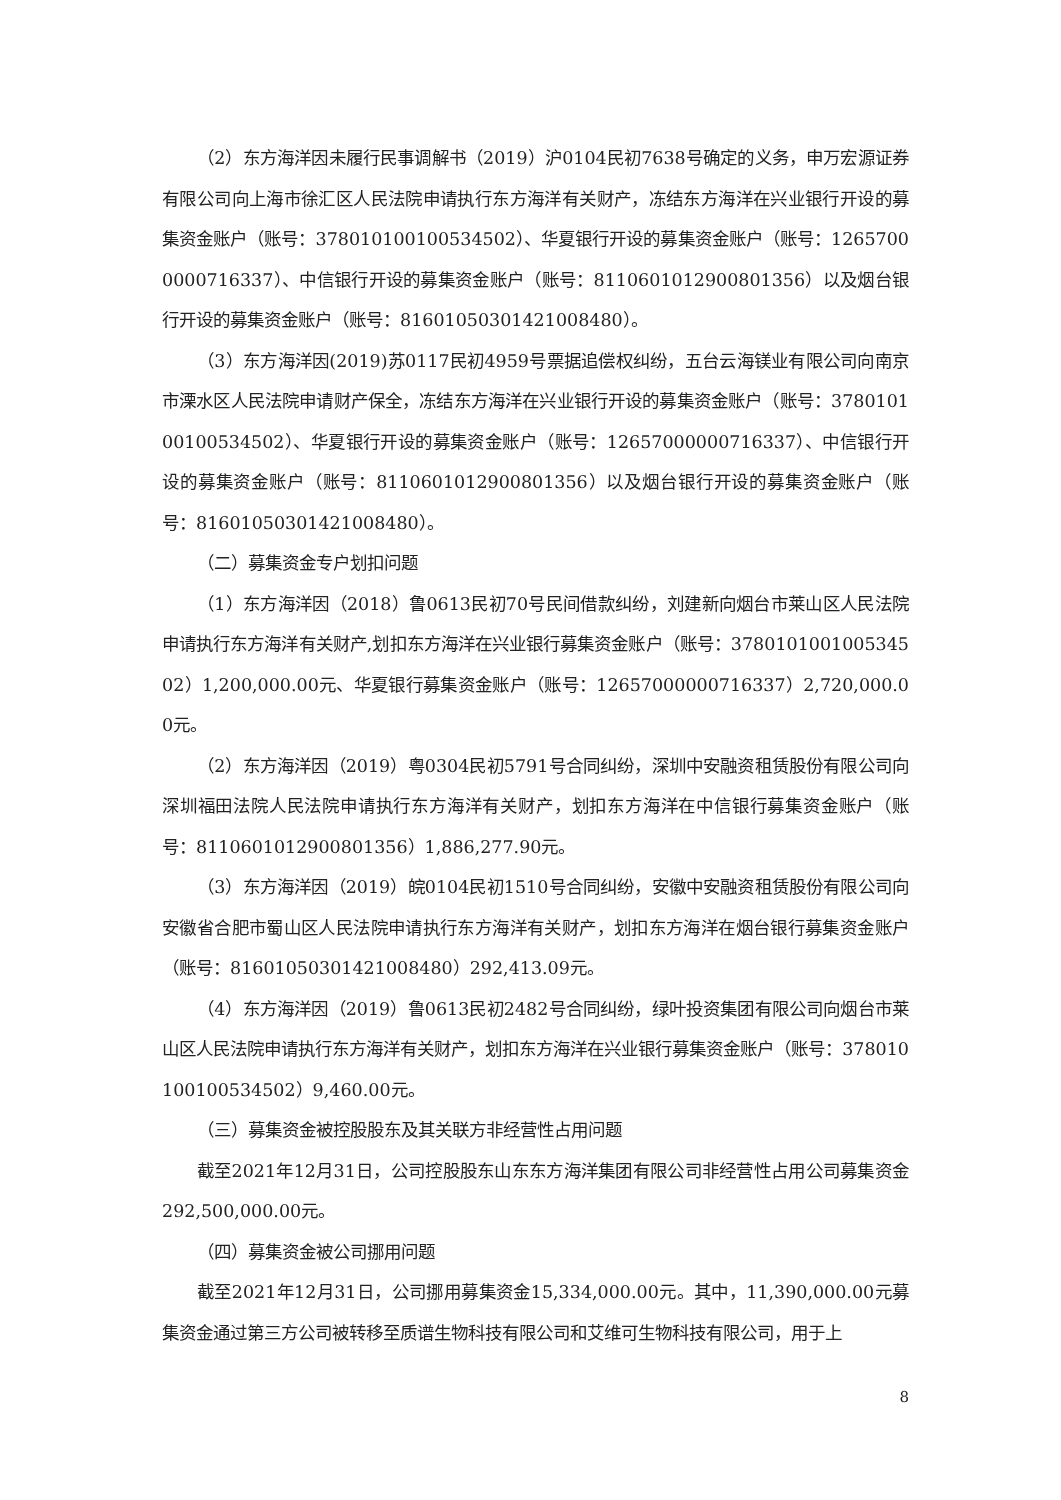（2）东方海洋因未履行民事调解书（2019）沪0104民初7638号确定的义务，申万宏源证券有限公司向上海市徐汇区人民法院申请执行东方海洋有关财产，冻结东方海洋在兴业银行开设的募集资金账户（账号：378010100100534502）、华夏银行开设的募集资金账户（账号：12657000000716337）、中信银行开设的募集资金账户（账号：8110601012900801356）以及烟台银行开设的募集资金账户（账号：81601050301421008480）。
（3）东方海洋因(2019)苏0117民初4959号票据追偿权纠纷，五台云海镁业有限公司向南京市溧水区人民法院申请财产保全，冻结东方海洋在兴业银行开设的募集资金账户（账号：378010100100534502）、华夏银行开设的募集资金账户（账号：12657000000716337）、中信银行开设的募集资金账户（账号：8110601012900801356）以及烟台银行开设的募集资金账户（账号：81601050301421008480）。
（二）募集资金专户划扣问题
（1）东方海洋因（2018）鲁0613民初70号民间借款纠纷，刘建新向烟台市莱山区人民法院申请执行东方海洋有关财产,划扣东方海洋在兴业银行募集资金账户（账号：378010100100534502）1,200,000.00元、华夏银行募集资金账户（账号：12657000000716337）2,720,000.00元。
（2）东方海洋因（2019）粤0304民初5791号合同纠纷，深圳中安融资租赁股份有限公司向深圳福田法院人民法院申请执行东方海洋有关财产，划扣东方海洋在中信银行募集资金账户（账号：8110601012900801356）1,886,277.90元。
（3）东方海洋因（2019）皖0104民初1510号合同纠纷，安徽中安融资租赁股份有限公司向安徽省合肥市蜀山区人民法院申请执行东方海洋有关财产，划扣东方海洋在烟台银行募集资金账户（账号：81601050301421008480）292,413.09元。
（4）东方海洋因（2019）鲁0613民初2482号合同纠纷，绿叶投资集团有限公司向烟台市莱山区人民法院申请执行东方海洋有关财产，划扣东方海洋在兴业银行募集资金账户（账号：378010100100534502）9,460.00元。
（三）募集资金被控股股东及其关联方非经营性占用问题
截至2021年12月31日，公司控股股东山东东方海洋集团有限公司非经营性占用公司募集资金292,500,000.00元。
（四）募集资金被公司挪用问题
截至2021年12月31日，公司挪用募集资金15,334,000.00元。其中，11,390,000.00元募集资金通过第三方公司被转移至质谱生物科技有限公司和艾维可生物科技有限公司，用于上
8